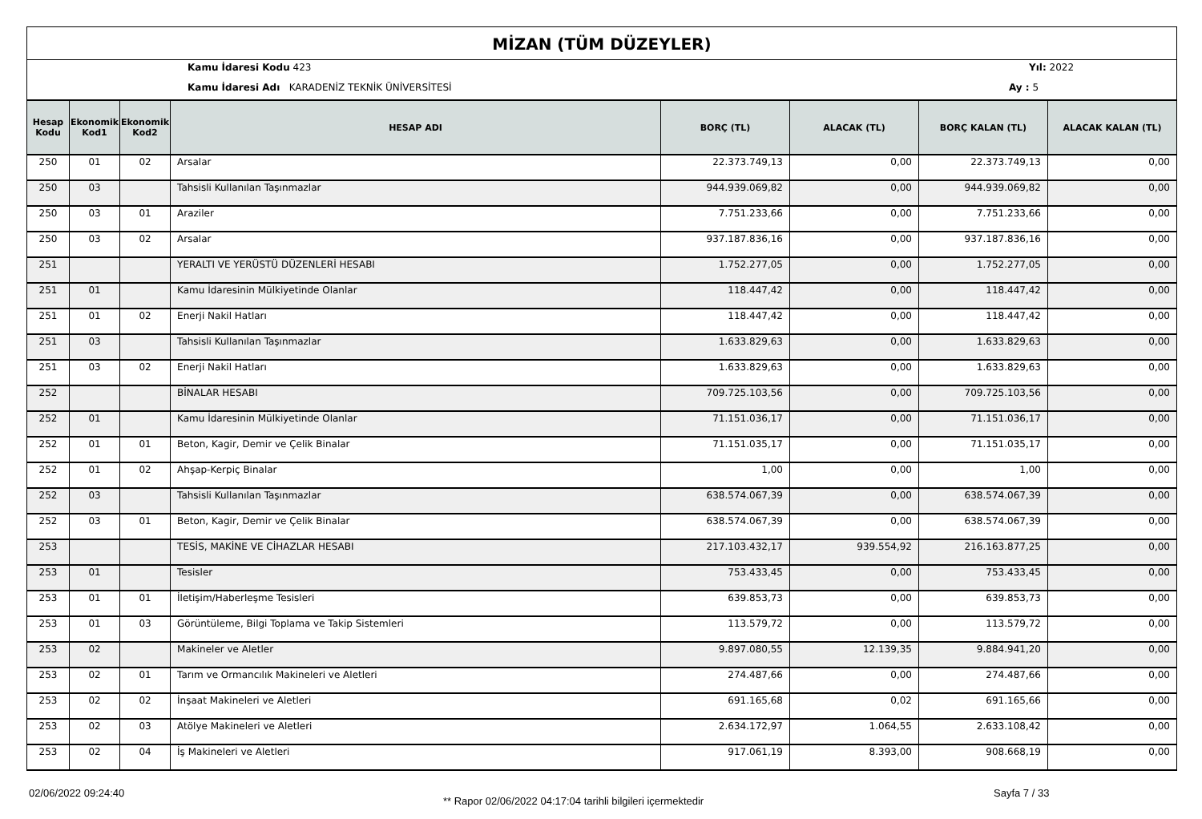MİZAN (TÜM DÜZEYLER)
Kamu İdaresi Kodu 423 Yıl: 2022
Kamu İdaresi Adı KARADENİZ TEKNİK ÜNİVERSİTESİ
Ay : 5
| Hesap Kodu | Ekonomik Kod1 | Ekonomik Kod2 | HESAP ADI | BORÇ (TL) | ALACAK (TL) | BORÇ KALAN (TL) | ALACAK KALAN (TL) |
| --- | --- | --- | --- | --- | --- | --- | --- |
| 250 | 01 | 02 | Arsalar | 22.373.749,13 | 0,00 | 22.373.749,13 | 0,00 |
| 250 | 03 | | Tahsisli Kullanılan Taşınmazlar | 944.939.069,82 | 0,00 | 944.939.069,82 | 0,00 |
| 250 | 03 | 01 | Araziler | 7.751.233,66 | 0,00 | 7.751.233,66 | 0,00 |
| 250 | 03 | 02 | Arsalar | 937.187.836,16 | 0,00 | 937.187.836,16 | 0,00 |
| 251 | | | YERALTI VE YERÜSTÜ DÜZENLERİ HESABI | 1.752.277,05 | 0,00 | 1.752.277,05 | 0,00 |
| 251 | 01 | | Kamu İdaresinin Mülkiyetinde Olanlar | 118.447,42 | 0,00 | 118.447,42 | 0,00 |
| 251 | 01 | 02 | Enerji Nakil Hatları | 118.447,42 | 0,00 | 118.447,42 | 0,00 |
| 251 | 03 | | Tahsisli Kullanılan Taşınmazlar | 1.633.829,63 | 0,00 | 1.633.829,63 | 0,00 |
| 251 | 03 | 02 | Enerji Nakil Hatları | 1.633.829,63 | 0,00 | 1.633.829,63 | 0,00 |
| 252 | | | BİNALAR HESABI | 709.725.103,56 | 0,00 | 709.725.103,56 | 0,00 |
| 252 | 01 | | Kamu İdaresinin Mülkiyetinde Olanlar | 71.151.036,17 | 0,00 | 71.151.036,17 | 0,00 |
| 252 | 01 | 01 | Beton, Kagir, Demir ve Çelik Binalar | 71.151.035,17 | 0,00 | 71.151.035,17 | 0,00 |
| 252 | 01 | 02 | Ahşap-Kerpiç Binalar | 1,00 | 0,00 | 1,00 | 0,00 |
| 252 | 03 | | Tahsisli Kullanılan Taşınmazlar | 638.574.067,39 | 0,00 | 638.574.067,39 | 0,00 |
| 252 | 03 | 01 | Beton, Kagir, Demir ve Çelik Binalar | 638.574.067,39 | 0,00 | 638.574.067,39 | 0,00 |
| 253 | | | TESİS, MAKİNE VE CİHAZLAR HESABI | 217.103.432,17 | 939.554,92 | 216.163.877,25 | 0,00 |
| 253 | 01 | | Tesisler | 753.433,45 | 0,00 | 753.433,45 | 0,00 |
| 253 | 01 | 01 | İletişim/Haberleşme Tesisleri | 639.853,73 | 0,00 | 639.853,73 | 0,00 |
| 253 | 01 | 03 | Görüntüleme, Bilgi Toplama ve Takip Sistemleri | 113.579,72 | 0,00 | 113.579,72 | 0,00 |
| 253 | 02 | | Makineler ve Aletler | 9.897.080,55 | 12.139,35 | 9.884.941,20 | 0,00 |
| 253 | 02 | 01 | Tarım ve Ormancılık Makineleri ve Aletleri | 274.487,66 | 0,00 | 274.487,66 | 0,00 |
| 253 | 02 | 02 | İnşaat Makineleri ve Aletleri | 691.165,68 | 0,02 | 691.165,66 | 0,00 |
| 253 | 02 | 03 | Atölye Makineleri ve Aletleri | 2.634.172,97 | 1.064,55 | 2.633.108,42 | 0,00 |
| 253 | 02 | 04 | İş Makineleri ve Aletleri | 917.061,19 | 8.393,00 | 908.668,19 | 0,00 |
02/06/2022 09:24:40
** Rapor 02/06/2022 04:17:04 tarihli bilgileri içermektedir
Sayfa 7 / 33